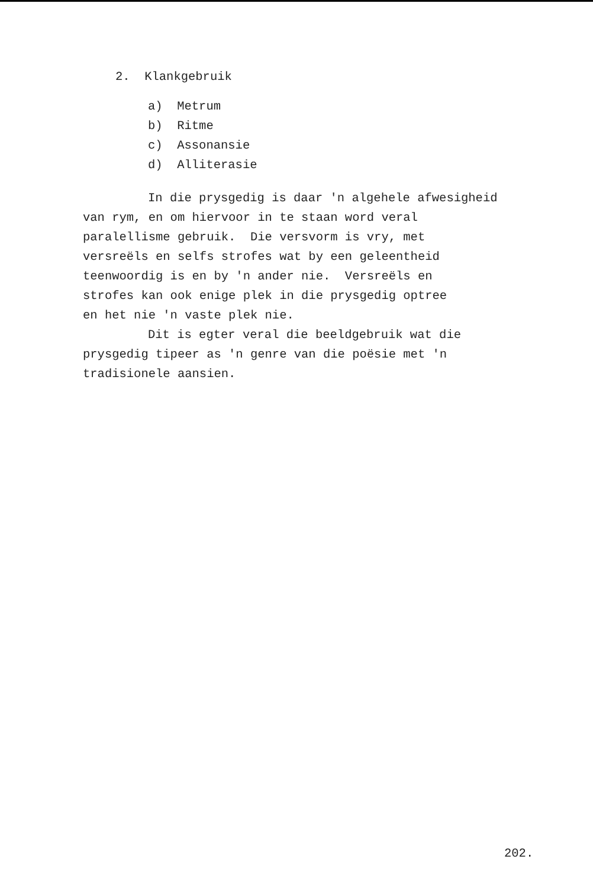2. Klankgebruik
a) Metrum
b) Ritme
c) Assonansie
d) Alliterasie
In die prysgedig is daar 'n algehele afwesigheid
van rym, en om hiervoor in te staan word veral
paralellisme gebruik. Die versvorm is vry, met
versreëls en selfs strofes wat by een geleentheid
teenwoordig is en by 'n ander nie. Versreëls en
strofes kan ook enige plek in die prysgedig optree
en het nie 'n vaste plek nie.
Dit is egter veral die beeldgebruik wat die
prysgedig tipeer as 'n genre van die poësie met 'n
tradisionele aansien.
202.